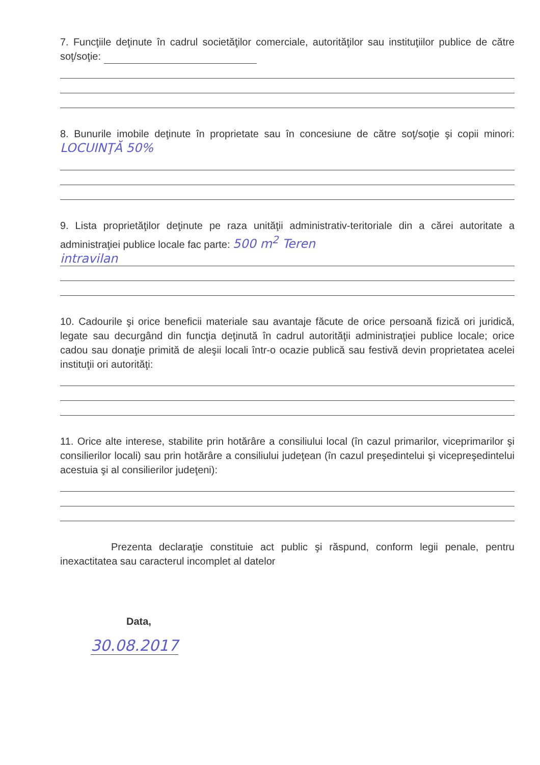7. Funcţiile deţinute în cadrul societăţilor comerciale, autorităţilor sau instituţiilor publice de către soţ/soţie:
8. Bunurile imobile deţinute în proprietate sau în concesiune de către soţ/soţie şi copii minori: LOCUINŢĂ 50%
9. Lista proprietăţilor deţinute pe raza unităţii administrativ-teritoriale din a cărei autoritate a administraţiei publice locale fac parte: 500 m<sup>2</sup> Teren
intravilan
10. Cadourile şi orice beneficii materiale sau avantaje făcute de orice persoană fizică ori juridică, legate sau decurgând din funcţia deţinută în cadrul autorităţii administraţiei publice locale; orice cadou sau donaţie primită de aleşii locali într-o ocazie publică sau festivă devin proprietatea acelei instituţii ori autorităţi:
11. Orice alte interese, stabilite prin hotărâre a consiliului local (în cazul primarilor, viceprimarilor şi consilierilor locali) sau prin hotărâre a consiliului judeţean (în cazul preşedintelui şi vicepreşedintelui acestuia şi al consilierilor judeţeni):
Prezenta declaraţie constituie act public şi răspund, conform legii penale, pentru inexactitatea sau caracterul incomplet al datelor
Data,
30.08.2017